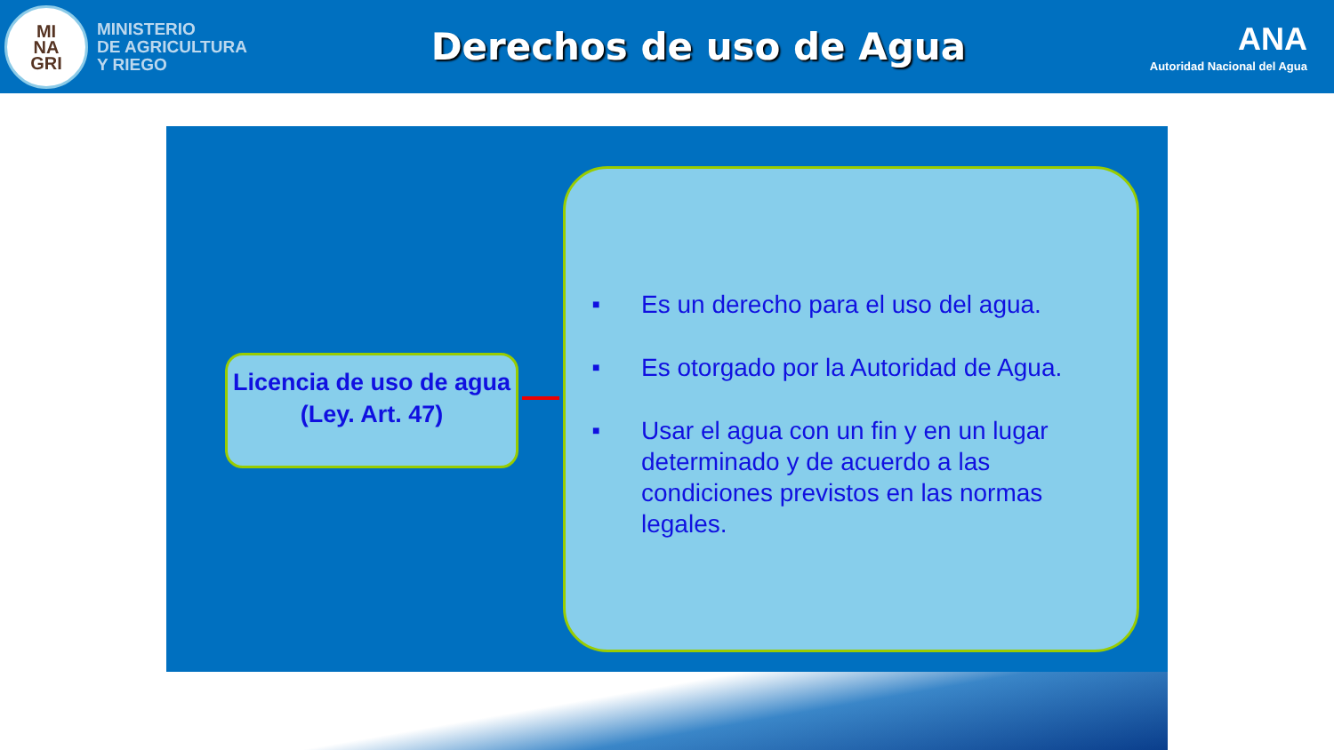MI
NA
GRI
MINISTERIO
DE AGRICULTURA
Y RIEGO
Derechos de uso de Agua
ANA
Autoridad Nacional del Agua
Licencia de uso de agua
(Ley. Art. 47)
■ Es un derecho para el uso del agua.
■ Es otorgado por la Autoridad de Agua.
■ Usar el agua con un fin y en un lugar determinado y de acuerdo a las condiciones previstos en las normas legales.